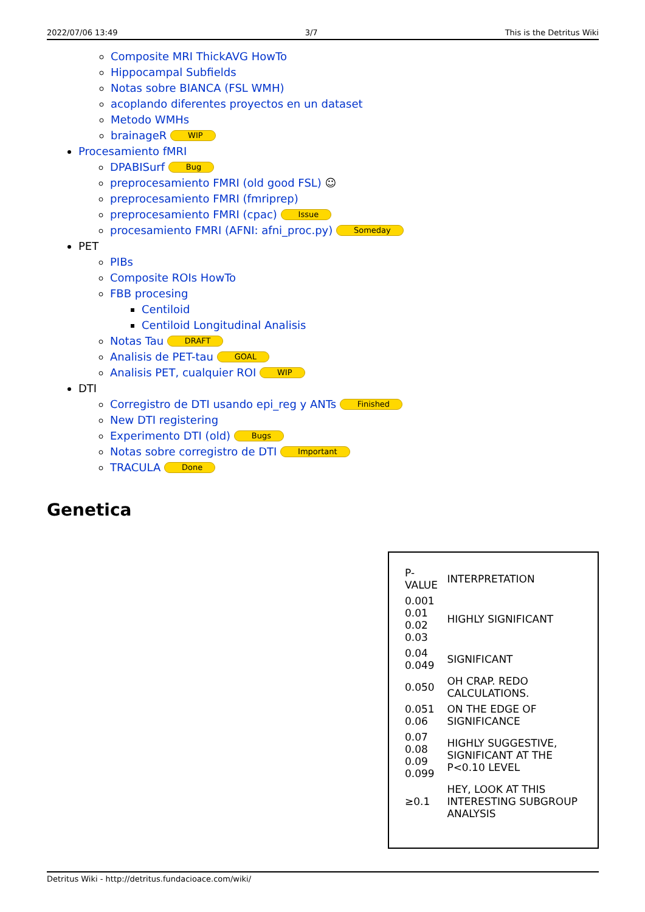2022/07/06 13:49 3/7 This is the Detritus Wiki
Composite MRI ThickAVG HowTo
Hippocampal Subfields
Notas sobre BIANCA (FSL WMH)
acoplando diferentes proyectos en un dataset
Metodo WMHs
brainageR WIP
Procesamiento fMRI
DPABISurf Bug
preprocesamiento FMRI (old good FSL) ☺
preprocesamiento FMRI (fmriprep)
preprocesamiento FMRI (cpac) Issue
procesamiento FMRI (AFNI: afni_proc.py) Someday
PET
PIBs
Composite ROIs HowTo
FBB procesing
Centiloid
Centiloid Longitudinal Analisis
Notas Tau DRAFT
Analisis de PET-tau GOAL
Analisis PET, cualquier ROI WIP
DTI
Corregistro de DTI usando epi_reg y ANTs Finished
New DTI registering
Experimento DTI (old) Bugs
Notas sobre corregistro de DTI Important
TRACULA Done
Genetica
| P-VALUE | INTERPRETATION |
| 0.001 0.01 0.02 0.03 | HIGHLY SIGNIFICANT |
| 0.04 0.049 | SIGNIFICANT |
| 0.050 | OH CRAP. REDO CALCULATIONS. |
| 0.051 0.06 | ON THE EDGE OF SIGNIFICANCE |
| 0.07 0.08 0.09 0.099 | HIGHLY SUGGESTIVE, SIGNIFICANT AT THE P<0.10 LEVEL |
| ≥0.1 | HEY, LOOK AT THIS INTERESTING SUBGROUP ANALYSIS |
Detritus Wiki - http://detritus.fundacioace.com/wiki/